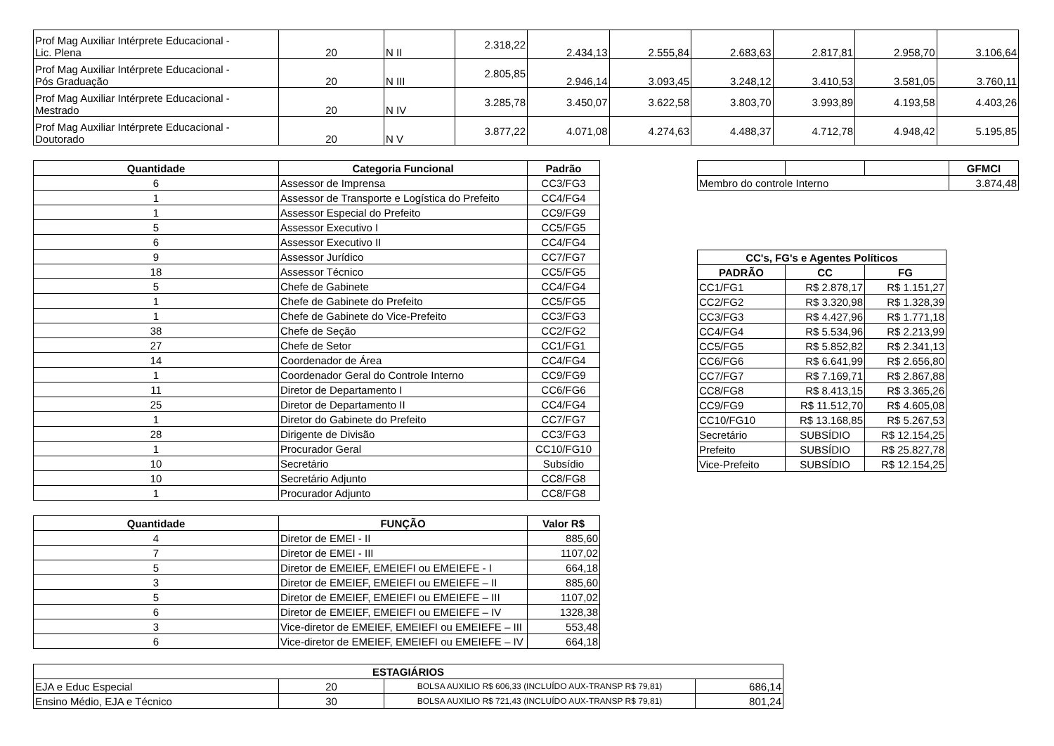| Prof Mag Auxiliar Intérprete Educacional - Lic. Plena | 20 | N II | 2.318,22 | 2.434,13 | 2.555,84 | 2.683,63 | 2.817,81 | 2.958,70 | 3.106,64 |
| Prof Mag Auxiliar Intérprete Educacional - Pós Graduação | 20 | N III | 2.805,85 | 2.946,14 | 3.093,45 | 3.248,12 | 3.410,53 | 3.581,05 | 3.760,11 |
| Prof Mag Auxiliar Intérprete Educacional - Mestrado | 20 | N IV | 3.285,78 | 3.450,07 | 3.622,58 | 3.803,70 | 3.993,89 | 4.193,58 | 4.403,26 |
| Prof Mag Auxiliar Intérprete Educacional - Doutorado | 20 | N V | 3.877,22 | 4.071,08 | 4.274,63 | 4.488,37 | 4.712,78 | 4.948,42 | 5.195,85 |
| Quantidade | Categoria Funcional | Padrão |
| --- | --- | --- |
| 6 | Assessor de Imprensa | CC3/FG3 |
| 1 | Assessor de Transporte e Logística do Prefeito | CC4/FG4 |
| 1 | Assessor Especial do Prefeito | CC9/FG9 |
| 5 | Assessor Executivo I | CC5/FG5 |
| 6 | Assessor Executivo II | CC4/FG4 |
| 9 | Assessor Jurídico | CC7/FG7 |
| 18 | Assessor Técnico | CC5/FG5 |
| 5 | Chefe de Gabinete | CC4/FG4 |
| 1 | Chefe de Gabinete do Prefeito | CC5/FG5 |
| 1 | Chefe de Gabinete do Vice-Prefeito | CC3/FG3 |
| 38 | Chefe de Seção | CC2/FG2 |
| 27 | Chefe de Setor | CC1/FG1 |
| 14 | Coordenador de Área | CC4/FG4 |
| 1 | Coordenador Geral do Controle Interno | CC9/FG9 |
| 11 | Diretor de Departamento I | CC6/FG6 |
| 25 | Diretor de Departamento II | CC4/FG4 |
| 1 | Diretor do Gabinete do Prefeito | CC7/FG7 |
| 28 | Dirigente de Divisão | CC3/FG3 |
| 1 | Procurador Geral | CC10/FG10 |
| 10 | Secretário | Subsídio |
| 10 | Secretário Adjunto | CC8/FG8 |
| 1 | Procurador Adjunto | CC8/FG8 |
| Quantidade | FUNÇÃO | Valor R$ |
| --- | --- | --- |
| 4 | Diretor de EMEI - II | 885,60 |
| 7 | Diretor de EMEI - III | 1107,02 |
| 5 | Diretor de EMEIEF, EMEIEFI ou EMEIEFE - I | 664,18 |
| 3 | Diretor de EMEIEF, EMEIEFI ou EMEIEFE – II | 885,60 |
| 5 | Diretor de EMEIEF, EMEIEFI ou EMEIEFE – III | 1107,02 |
| 6 | Diretor de EMEIEF, EMEIEFI ou EMEIEFE – IV | 1328,38 |
| 3 | Vice-diretor de EMEIEF, EMEIEFI ou EMEIEFE – III | 553,48 |
| 6 | Vice-diretor de EMEIEF, EMEIEFI ou EMEIEFE – IV | 664,18 |
| | | | GFMCI |
| Membro do controle Interno | | | 3.874,48 |
| CC's, FG's e Agentes Políticos | | |
| --- | --- | --- |
| PADRÃO | CC | FG |
| CC1/FG1 | R$ 2.878,17 | R$ 1.151,27 |
| CC2/FG2 | R$ 3.320,98 | R$ 1.328,39 |
| CC3/FG3 | R$ 4.427,96 | R$ 1.771,18 |
| CC4/FG4 | R$ 5.534,96 | R$ 2.213,99 |
| CC5/FG5 | R$ 5.852,82 | R$ 2.341,13 |
| CC6/FG6 | R$ 6.641,99 | R$ 2.656,80 |
| CC7/FG7 | R$ 7.169,71 | R$ 2.867,88 |
| CC8/FG8 | R$ 8.413,15 | R$ 3.365,26 |
| CC9/FG9 | R$ 11.512,70 | R$ 4.605,08 |
| CC10/FG10 | R$ 13.168,85 | R$ 5.267,53 |
| Secretário | SUBSÍDIO | R$ 12.154,25 |
| Prefeito | SUBSÍDIO | R$ 25.827,78 |
| Vice-Prefeito | SUBSÍDIO | R$ 12.154,25 |
| ESTAGIÁRIOS | | | |
| --- | --- | --- | --- |
| EJA e Educ Especial | 20 | BOLSA AUXILIO R$ 606,33 (INCLUÍDO AUX-TRANSP R$ 79,81) | 686,14 |
| Ensino Médio, EJA e Técnico | 30 | BOLSA AUXILIO R$ 721,43 (INCLUÍDO AUX-TRANSP R$ 79,81) | 801,24 |